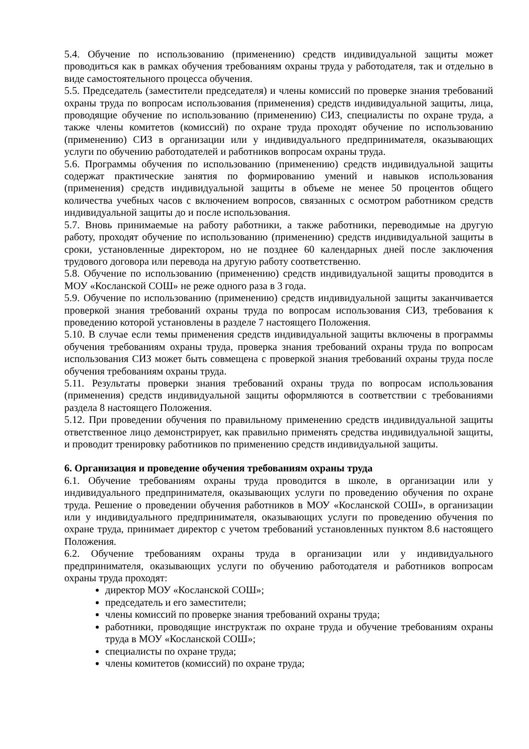5.4. Обучение по использованию (применению) средств индивидуальной защиты может проводиться как в рамках обучения требованиям охраны труда у работодателя, так и отдельно в виде самостоятельного процесса обучения.
5.5. Председатель (заместители председателя) и члены комиссий по проверке знания требований охраны труда по вопросам использования (применения) средств индивидуальной защиты, лица, проводящие обучение по использованию (применению) СИЗ, специалисты по охране труда, а также члены комитетов (комиссий) по охране труда проходят обучение по использованию (применению) СИЗ в организации или у индивидуального предпринимателя, оказывающих услуги по обучению работодателей и работников вопросам охраны труда.
5.6. Программы обучения по использованию (применению) средств индивидуальной защиты содержат практические занятия по формированию умений и навыков использования (применения) средств индивидуальной защиты в объеме не менее 50 процентов общего количества учебных часов с включением вопросов, связанных с осмотром работником средств индивидуальной защиты до и после использования.
5.7. Вновь принимаемые на работу работники, а также работники, переводимые на другую работу, проходят обучение по использованию (применению) средств индивидуальной защиты в сроки, установленные директором, но не позднее 60 календарных дней после заключения трудового договора или перевода на другую работу соответственно.
5.8. Обучение по использованию (применению) средств индивидуальной защиты проводится в МОУ «Косланской СОШ» не реже одного раза в 3 года.
5.9. Обучение по использованию (применению) средств индивидуальной защиты заканчивается проверкой знания требований охраны труда по вопросам использования СИЗ, требования к проведению которой установлены в разделе 7 настоящего Положения.
5.10. В случае если темы применения средств индивидуальной защиты включены в программы обучения требованиям охраны труда, проверка знания требований охраны труда по вопросам использования СИЗ может быть совмещена с проверкой знания требований охраны труда после обучения требованиям охраны труда.
5.11. Результаты проверки знания требований охраны труда по вопросам использования (применения) средств индивидуальной защиты оформляются в соответствии с требованиями раздела 8 настоящего Положения.
5.12. При проведении обучения по правильному применению средств индивидуальной защиты ответственное лицо демонстрирует, как правильно применять средства индивидуальной защиты, и проводит тренировку работников по применению средств индивидуальной защиты.
6. Организация и проведение обучения требованиям охраны труда
6.1. Обучение требованиям охраны труда проводится в школе, в организации или у индивидуального предпринимателя, оказывающих услуги по проведению обучения по охране труда. Решение о проведении обучения работников в МОУ «Косланской СОШ», в организации или у индивидуального предпринимателя, оказывающих услуги по проведению обучения по охране труда, принимает директор с учетом требований установленных пунктом 8.6 настоящего Положения.
6.2. Обучение требованиям охраны труда в организации или у индивидуального предпринимателя, оказывающих услуги по обучению работодателя и работников вопросам охраны труда проходят:
директор МОУ «Косланской СОШ»;
председатель и его заместители;
члены комиссий по проверке знания требований охраны труда;
работники, проводящие инструктаж по охране труда и обучение требованиям охраны труда в МОУ «Косланской СОШ»;
специалисты по охране труда;
члены комитетов (комиссий) по охране труда;